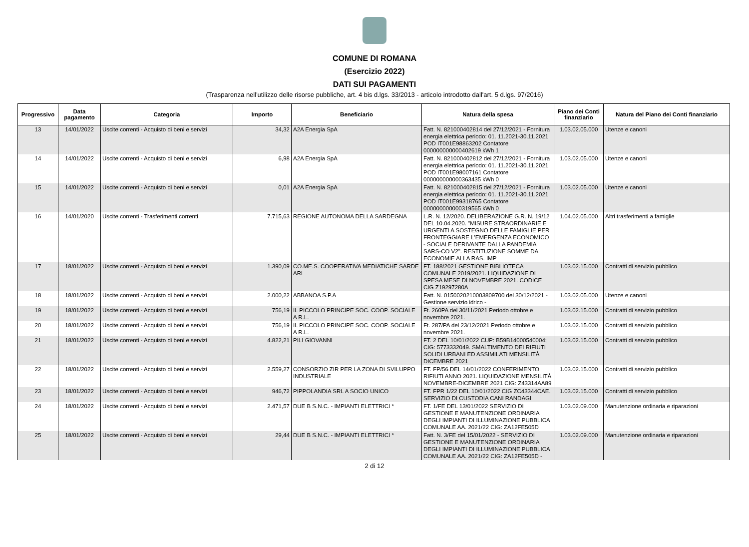COMUNE DI ROMANA
(Esercizio 2022)
DATI SUI PAGAMENTI
(Trasparenza nell'utilizzo delle risorse pubbliche, art. 4 bis d.lgs. 33/2013 - articolo introdotto dall'art. 5 d.lgs. 97/2016)
| Progressivo | Data pagamento | Categoria | Importo | Beneficiario | Natura della spesa | Piano dei Conti finanziario | Natura del Piano dei Conti finanziario |
| --- | --- | --- | --- | --- | --- | --- | --- |
| 13 | 14/01/2022 | Uscite correnti - Acquisto di beni e servizi | 34,32 | A2A Energia SpA | Fatt. N. 821000402814 del 27/12/2021 - Fornitura energia elettrica periodo: 01. 11.2021-30.11.2021 POD IT001E98863202 Contatore 000000000000402619 kWh 1 | 1.03.02.05.000 | Utenze e canoni |
| 14 | 14/01/2022 | Uscite correnti - Acquisto di beni e servizi | 6,98 | A2A Energia SpA | Fatt. N. 821000402812 del 27/12/2021 - Fornitura energia elettrica periodo: 01. 11.2021-30.11.2021 POD IT001E98007161 Contatore 000000000000363435 kWh 0 | 1.03.02.05.000 | Utenze e canoni |
| 15 | 14/01/2022 | Uscite correnti - Acquisto di beni e servizi | 0,01 | A2A Energia SpA | Fatt. N. 821000402815 del 27/12/2021 - Fornitura energia elettrica periodo: 01. 11.2021-30.11.2021 POD IT001E99318765 Contatore 000000000000319565 kWh 0 | 1.03.02.05.000 | Utenze e canoni |
| 16 | 14/01/2020 | Uscite correnti - Trasferimenti correnti | 7.715,63 | REGIONE AUTONOMA DELLA SARDEGNA | L.R. N. 12/2020. DELIBERAZIONE G.R. N. 19/12 DEL 10.04.2020. "MISURE STRAORDINARIE E URGENTI A SOSTEGNO DELLE FAMIGLIE PER FRONTEGGIARE L'EMERGENZA ECONOMICO - SOCIALE DERIVANTE DALLA PANDEMIA SARS-CO V2". RESTITUZIONE SOMME DA ECONOMIE ALLA RAS. IMP | 1.04.02.05.000 | Altri trasferimenti a famiglie |
| 17 | 18/01/2022 | Uscite correnti - Acquisto di beni e servizi | 1.390,09 | CO.ME.S. COOPERATIVA MEDIATICHE SARDE ARL | FT. 188/2021 GESTIONE BIBLIOTECA COMUNALE 2019/2021. LIQUIDAZIONE DI SPESA MESE DI NOVEMBRE 2021. CODICE CIG Z19297280A | 1.03.02.15.000 | Contratti di servizio pubblico |
| 18 | 18/01/2022 | Uscite correnti - Acquisto di beni e servizi | 2.000,22 | ABBANOA S.P.A | Fatt. N. 0150020210003809700 del 30/12/2021 - Gestione servizio idrico - | 1.03.02.05.000 | Utenze e canoni |
| 19 | 18/01/2022 | Uscite correnti - Acquisto di beni e servizi | 756,19 | IL PICCOLO PRINCIPE SOC. COOP. SOCIALE A R.L. | Ft. 260PA del 30/11/2021 Periodo ottobre e novembre 2021. | 1.03.02.15.000 | Contratti di servizio pubblico |
| 20 | 18/01/2022 | Uscite correnti - Acquisto di beni e servizi | 756,19 | IL PICCOLO PRINCIPE SOC. COOP. SOCIALE A R.L. | Ft. 287/PA del 23/12/2021 Periodo ottobre e novembre 2021. | 1.03.02.15.000 | Contratti di servizio pubblico |
| 21 | 18/01/2022 | Uscite correnti - Acquisto di beni e servizi | 4.822,21 | PILI GIOVANNI | FT. 2 DEL 10/01/2022 CUP: B59B14000540004; CIG: 5773332049. SMALTIMENTO DEI RIFIUTI SOLIDI URBANI ED ASSIMILATI MENSILITÀ DICEMBRE 2021 | 1.03.02.15.000 | Contratti di servizio pubblico |
| 22 | 18/01/2022 | Uscite correnti - Acquisto di beni e servizi | 2.559,27 | CONSORZIO ZIR PER LA ZONA DI SVILUPPO INDUSTRIALE | FT. FP/56 DEL 14/01/2022 CONFERIMENTO RIFIUTI ANNO 2021. LIQUIDAZIONE MENSILITÀ NOVEMBRE-DICEMBRE 2021 CIG: Z43314AA89 | 1.03.02.15.000 | Contratti di servizio pubblico |
| 23 | 18/01/2022 | Uscite correnti - Acquisto di beni e servizi | 946,72 | PIPPOLANDIA SRL A SOCIO UNICO | FT. FPR 1/22 DEL 10/01/2022 CIG ZC43344CAE. SERVIZIO DI CUSTODIA CANI RANDAGI | 1.03.02.15.000 | Contratti di servizio pubblico |
| 24 | 18/01/2022 | Uscite correnti - Acquisto di beni e servizi | 2.471,57 | DUE B S.N.C. - IMPIANTI ELETTRICI * | FT. 1/FE DEL 13/01/2022 SERVIZIO DI GESTIONE E MANUTENZIONE ORDINARIA DEGLI IMPIANTI DI ILLUMINAZIONE PUBBLICA COMUNALE AA. 2021/22 CIG: ZA12FE505D | 1.03.02.09.000 | Manutenzione ordinaria e riparazioni |
| 25 | 18/01/2022 | Uscite correnti - Acquisto di beni e servizi | 29,44 | DUE B S.N.C. - IMPIANTI ELETTRICI * | Fatt. N. 3/FE del 15/01/2022 - SERVIZIO DI GESTIONE E MANUTENZIONE ORDINARIA DEGLI IMPIANTI DI ILLUMINAZIONE PUBBLICA COMUNALE AA. 2021/22 CIG: ZA12FE505D - | 1.03.02.09.000 | Manutenzione ordinaria e riparazioni |
2 di 12